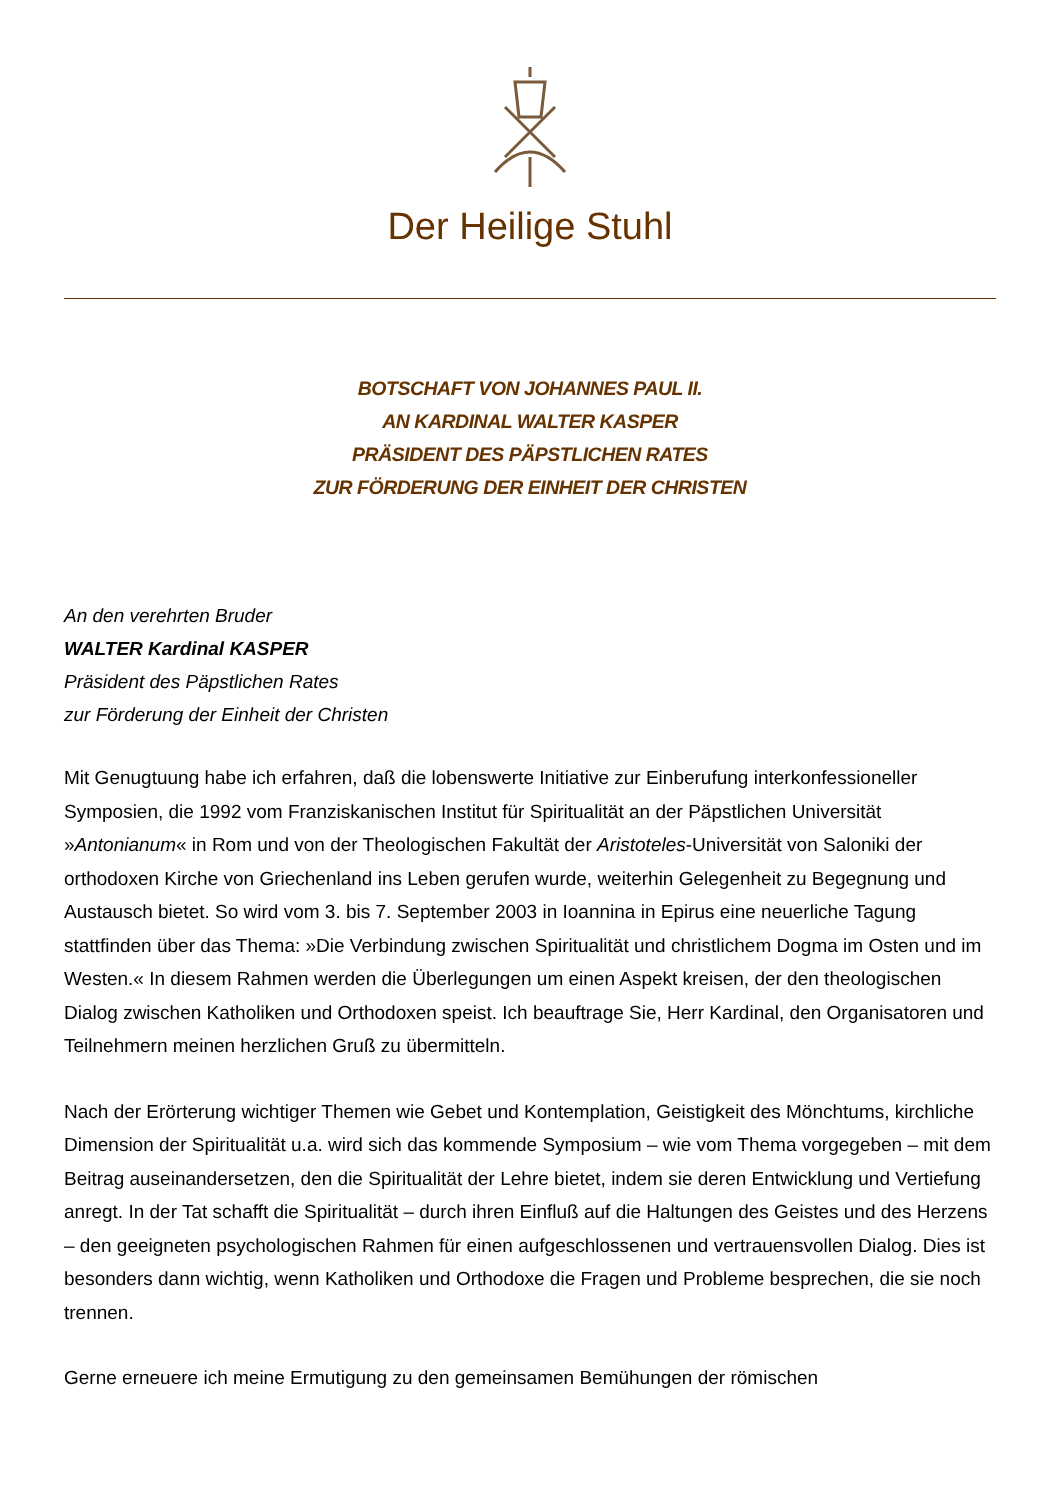Der Heilige Stuhl
BOTSCHAFT VON JOHANNES PAUL II.
AN KARDINAL WALTER KASPER
PRÄSIDENT DES PÄPSTLICHEN RATES
ZUR FÖRDERUNG DER EINHEIT DER CHRISTEN
An den verehrten Bruder
WALTER Kardinal KASPER
Präsident des Päpstlichen Rates
zur Förderung der Einheit der Christen
Mit Genugtuung habe ich erfahren, daß die lobenswerte Initiative zur Einberufung interkonfessioneller Symposien, die 1992 vom Franziskanischen Institut für Spiritualität an der Päpstlichen Universität »Antonianum« in Rom und von der Theologischen Fakultät der Aristoteles-Universität von Saloniki der orthodoxen Kirche von Griechenland ins Leben gerufen wurde, weiterhin Gelegenheit zu Begegnung und Austausch bietet. So wird vom 3. bis 7. September 2003 in Ioannina in Epirus eine neuerliche Tagung stattfinden über das Thema: »Die Verbindung zwischen Spiritualität und christlichem Dogma im Osten und im Westen.« In diesem Rahmen werden die Überlegungen um einen Aspekt kreisen, der den theologischen Dialog zwischen Katholiken und Orthodoxen speist. Ich beauftrage Sie, Herr Kardinal, den Organisatoren und Teilnehmern meinen herzlichen Gruß zu übermitteln.
Nach der Erörterung wichtiger Themen wie Gebet und Kontemplation, Geistigkeit des Mönchtums, kirchliche Dimension der Spiritualität u.a. wird sich das kommende Symposium – wie vom Thema vorgegeben – mit dem Beitrag auseinandersetzen, den die Spiritualität der Lehre bietet, indem sie deren Entwicklung und Vertiefung anregt. In der Tat schafft die Spiritualität – durch ihren Einfluß auf die Haltungen des Geistes und des Herzens – den geeigneten psychologischen Rahmen für einen aufgeschlossenen und vertrauensvollen Dialog. Dies ist besonders dann wichtig, wenn Katholiken und Orthodoxe die Fragen und Probleme besprechen, die sie noch trennen.
Gerne erneuere ich meine Ermutigung zu den gemeinsamen Bemühungen der römischen